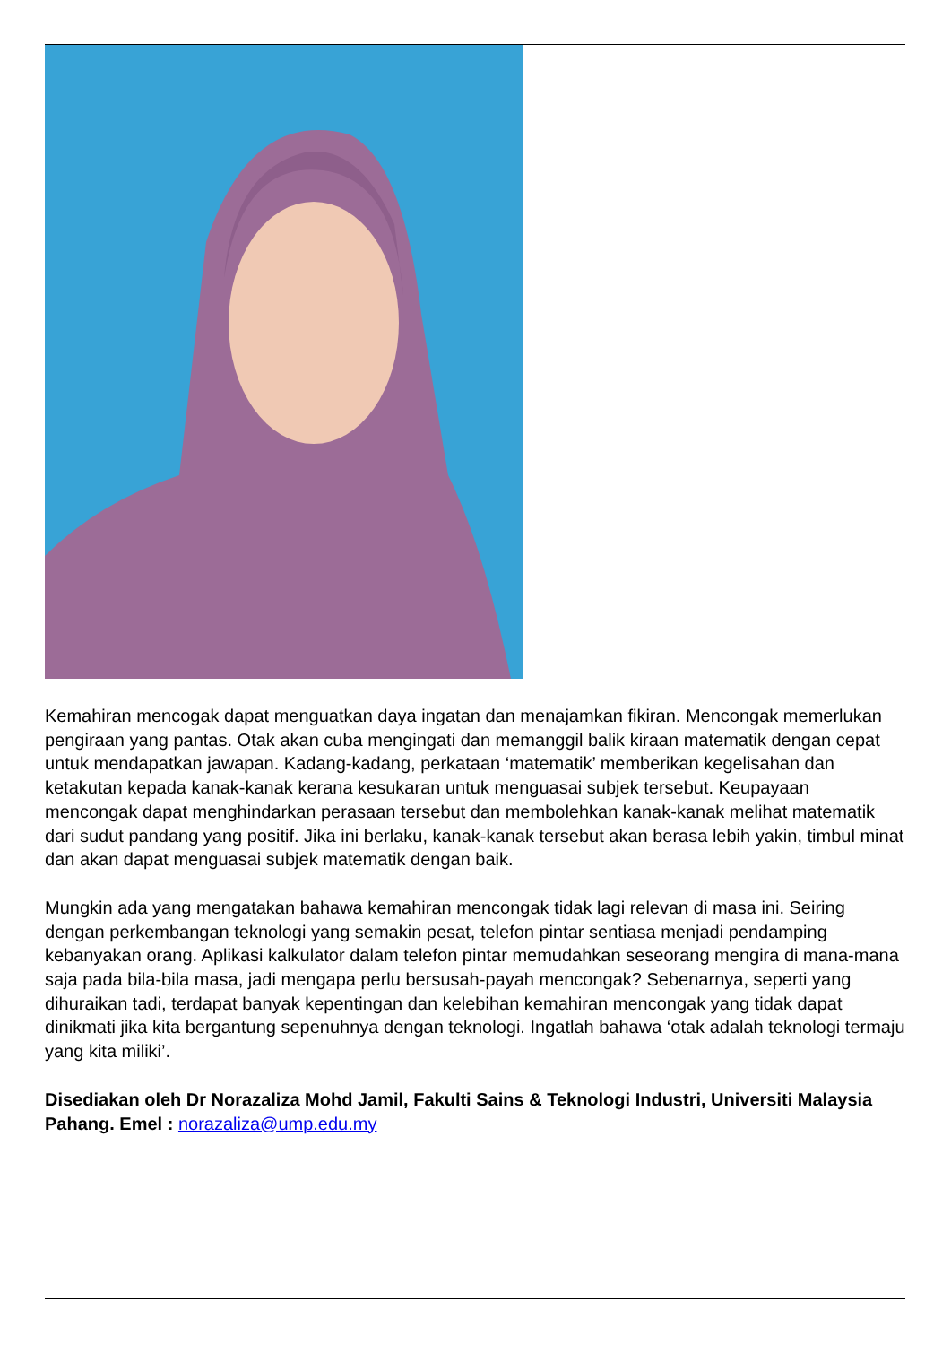Kemahiran mencogak dapat menguatkan daya ingatan dan menajamkan fikiran. Mencongak memerlukan pengiraan yang pantas. Otak akan cuba mengingati dan memanggil balik kiraan matematik dengan cepat untuk mendapatkan jawapan. Kadang-kadang, perkataan ‘matematik’ memberikan kegelisahan dan ketakutan kepada kanak-kanak kerana kesukaran untuk menguasai subjek tersebut. Keupayaan mencongak dapat menghindarkan perasaan tersebut dan membolehkan kanak-kanak melihat matematik dari sudut pandang yang positif. Jika ini berlaku, kanak-kanak tersebut akan berasa lebih yakin, timbul minat dan akan dapat menguasai subjek matematik dengan baik.
Mungkin ada yang mengatakan bahawa kemahiran mencongak tidak lagi relevan di masa ini. Seiring dengan perkembangan teknologi yang semakin pesat, telefon pintar sentiasa menjadi pendamping kebanyakan orang. Aplikasi kalkulator dalam telefon pintar memudahkan seseorang mengira di mana-mana saja pada bila-bila masa, jadi mengapa perlu bersusah-payah mencongak? Sebenarnya, seperti yang dihuraikan tadi, terdapat banyak kepentingan dan kelebihan kemahiran mencongak yang tidak dapat dinikmati jika kita bergantung sepenuhnya dengan teknologi. Ingatlah bahawa ‘otak adalah teknologi termaju yang kita miliki’.
Disediakan oleh Dr Norazaliza Mohd Jamil, Fakulti Sains & Teknologi Industri, Universiti Malaysia Pahang. Emel : norazaliza@ump.edu.my